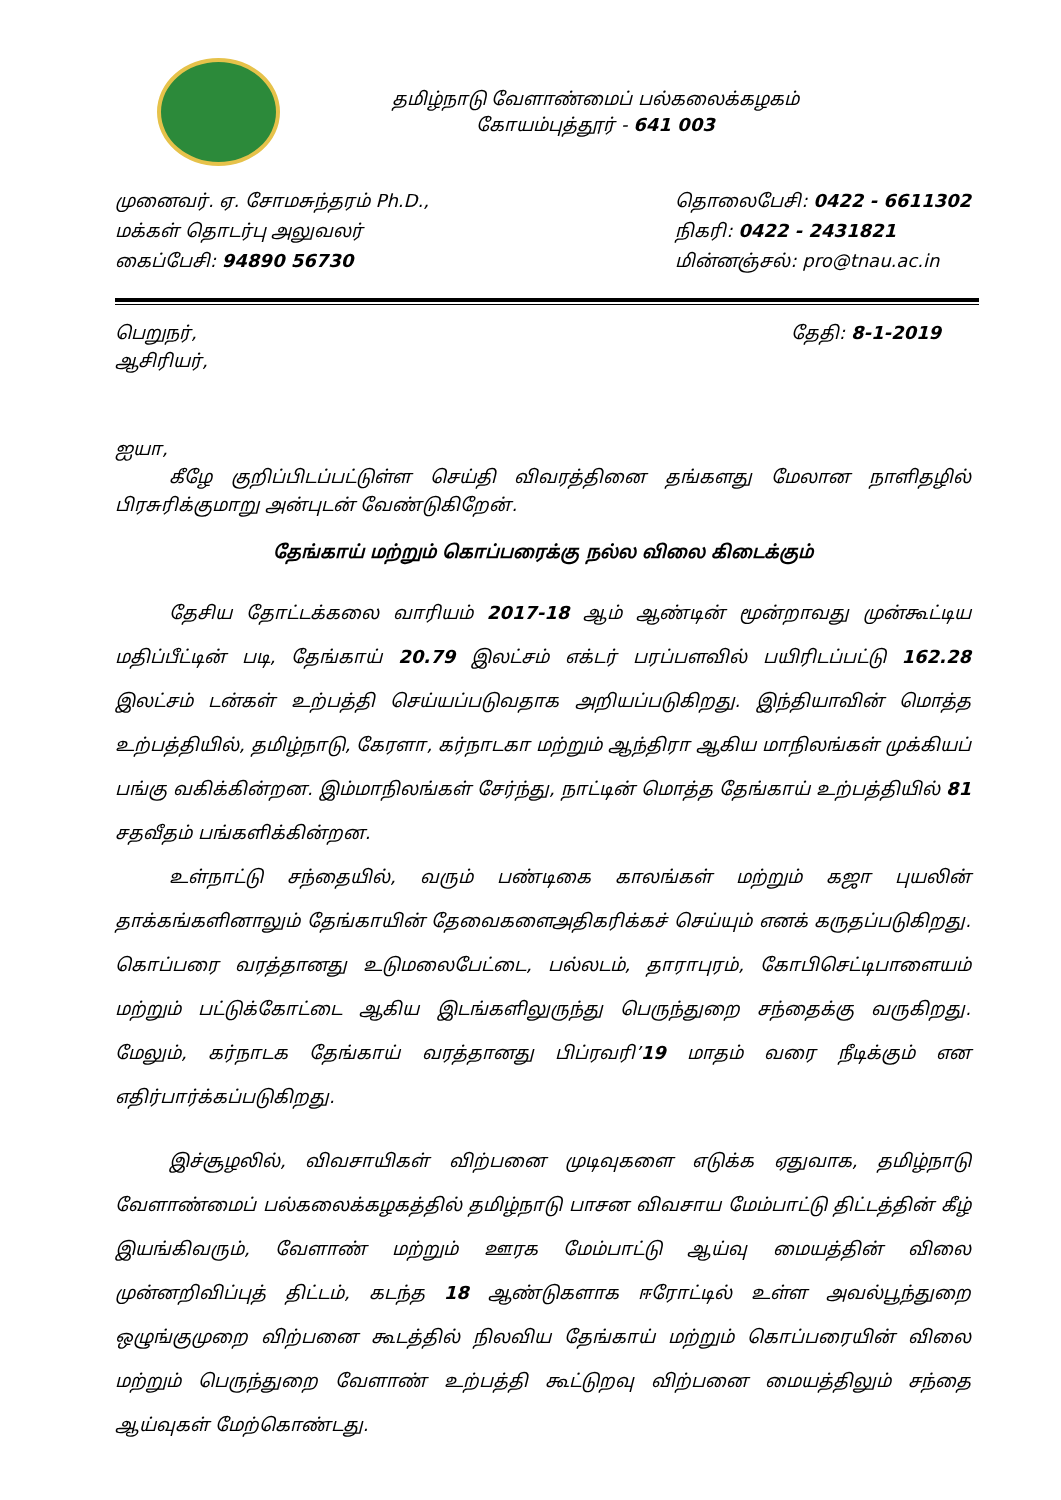தமிழ்நாடு வேளாண்மைப் பல்கலைக்கழகம்
கோயம்புத்தூர் - 641 003
முனைவர். ஏ. சோமசுந்தரம் Ph.D.,
மக்கள் தொடர்பு அலுவலர்
கைப்பேசி: 94890 56730
தொலைபேசி: 0422 - 6611302
நிகரி: 0422 - 2431821
மின்னஞ்சல்: pro@tnau.ac.in
பெறுநர்,
ஆசிரியர்,
தேதி: 8-1-2019
ஐயா,
   கீழே குறிப்பிடப்பட்டுள்ள செய்தி விவரத்தினை தங்களது மேலான நாளிதழில் பிரசுரிக்குமாறு அன்புடன் வேண்டுகிறேன்.
தேங்காய் மற்றும் கொப்பரைக்கு நல்ல விலை கிடைக்கும்
   தேசிய தோட்டக்கலை வாரியம் 2017-18 ஆம் ஆண்டின் மூன்றாவது முன்கூட்டிய மதிப்பீட்டின் படி, தேங்காய் 20.79 இலட்சம் எக்டர் பரப்பளவில் பயிரிடப்பட்டு 162.28 இலட்சம் டன்கள் உற்பத்தி செய்யப்படுவதாக அறியப்படுகிறது. இந்தியாவின் மொத்த உற்பத்தியில், தமிழ்நாடு, கேரளா, கர்நாடகா மற்றும் ஆந்திரா ஆகிய மாநிலங்கள் முக்கியப் பங்கு வகிக்கின்றன. இம்மாநிலங்கள் சேர்ந்து, நாட்டின் மொத்த தேங்காய் உற்பத்தியில் 81 சதவீதம் பங்களிக்கின்றன.
   உள்நாட்டு சந்தையில், வரும் பண்டிகை காலங்கள் மற்றும் கஜா புயலின் தாக்கங்களினாலும் தேங்காயின் தேவைகளைஅதிகரிக்கச் செய்யும் எனக் கருதப்படுகிறது. கொப்பரை வரத்தானது உடுமலைபேட்டை, பல்லடம், தாராபுரம், கோபிசெட்டிபாளையம் மற்றும் பட்டுக்கோட்டை ஆகிய இடங்களிலுருந்து பெருந்துறை சந்தைக்கு வருகிறது. மேலும், கர்நாடக தேங்காய் வரத்தானது பிப்ரவரி’19 மாதம் வரை நீடிக்கும் என எதிர்பார்க்கப்படுகிறது.
   இச்சூழலில், விவசாயிகள் விற்பனை முடிவுகளை எடுக்க ஏதுவாக, தமிழ்நாடு வேளாண்மைப் பல்கலைக்கழகத்தில் தமிழ்நாடு பாசன விவசாய மேம்பாட்டு திட்டத்தின் கீழ் இயங்கிவரும், வேளாண் மற்றும் ஊரக மேம்பாட்டு ஆய்வு மையத்தின் விலை முன்னறிவிப்புத் திட்டம், கடந்த 18 ஆண்டுகளாக ஈரோட்டில் உள்ள அவல்பூந்துறை ஒழுங்குமுறை விற்பனை கூடத்தில் நிலவிய தேங்காய் மற்றும் கொப்பரையின் விலை மற்றும் பெருந்துறை வேளாண் உற்பத்தி கூட்டுறவு விற்பனை மையத்திலும் சந்தை ஆய்வுகள் மேற்கொண்டது.